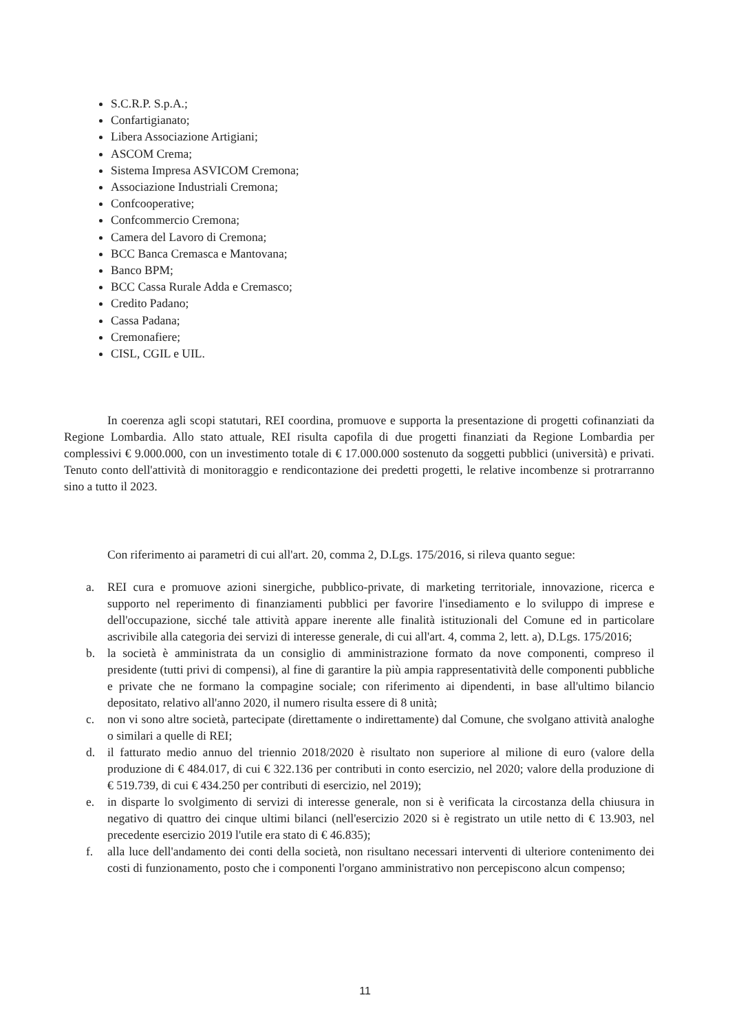S.C.R.P. S.p.A.;
Confartigianato;
Libera Associazione Artigiani;
ASCOM Crema;
Sistema Impresa ASVICOM Cremona;
Associazione Industriali Cremona;
Confcooperative;
Confcommercio Cremona;
Camera del Lavoro di Cremona;
BCC Banca Cremasca e Mantovana;
Banco BPM;
BCC Cassa Rurale Adda e Cremasco;
Credito Padano;
Cassa Padana;
Cremonafiere;
CISL, CGIL e UIL.
In coerenza agli scopi statutari, REI coordina, promuove e supporta la presentazione di progetti cofinanziati da Regione Lombardia. Allo stato attuale, REI risulta capofila di due progetti finanziati da Regione Lombardia per complessivi € 9.000.000, con un investimento totale di € 17.000.000 sostenuto da soggetti pubblici (università) e privati. Tenuto conto dell'attività di monitoraggio e rendicontazione dei predetti progetti, le relative incombenze si protrarranno sino a tutto il 2023.
Con riferimento ai parametri di cui all'art. 20, comma 2, D.Lgs. 175/2016, si rileva quanto segue:
a. REI cura e promuove azioni sinergiche, pubblico-private, di marketing territoriale, innovazione, ricerca e supporto nel reperimento di finanziamenti pubblici per favorire l'insediamento e lo sviluppo di imprese e dell'occupazione, sicché tale attività appare inerente alle finalità istituzionali del Comune ed in particolare ascrivibile alla categoria dei servizi di interesse generale, di cui all'art. 4, comma 2, lett. a), D.Lgs. 175/2016;
b. la società è amministrata da un consiglio di amministrazione formato da nove componenti, compreso il presidente (tutti privi di compensi), al fine di garantire la più ampia rappresentatività delle componenti pubbliche e private che ne formano la compagine sociale; con riferimento ai dipendenti, in base all'ultimo bilancio depositato, relativo all'anno 2020, il numero risulta essere di 8 unità;
c. non vi sono altre società, partecipate (direttamente o indirettamente) dal Comune, che svolgano attività analoghe o similari a quelle di REI;
d. il fatturato medio annuo del triennio 2018/2020 è risultato non superiore al milione di euro (valore della produzione di € 484.017, di cui € 322.136 per contributi in conto esercizio, nel 2020; valore della produzione di € 519.739, di cui € 434.250 per contributi di esercizio, nel 2019);
e. in disparte lo svolgimento di servizi di interesse generale, non si è verificata la circostanza della chiusura in negativo di quattro dei cinque ultimi bilanci (nell'esercizio 2020 si è registrato un utile netto di € 13.903, nel precedente esercizio 2019 l'utile era stato di € 46.835);
f. alla luce dell'andamento dei conti della società, non risultano necessari interventi di ulteriore contenimento dei costi di funzionamento, posto che i componenti l'organo amministrativo non percepiscono alcun compenso;
11